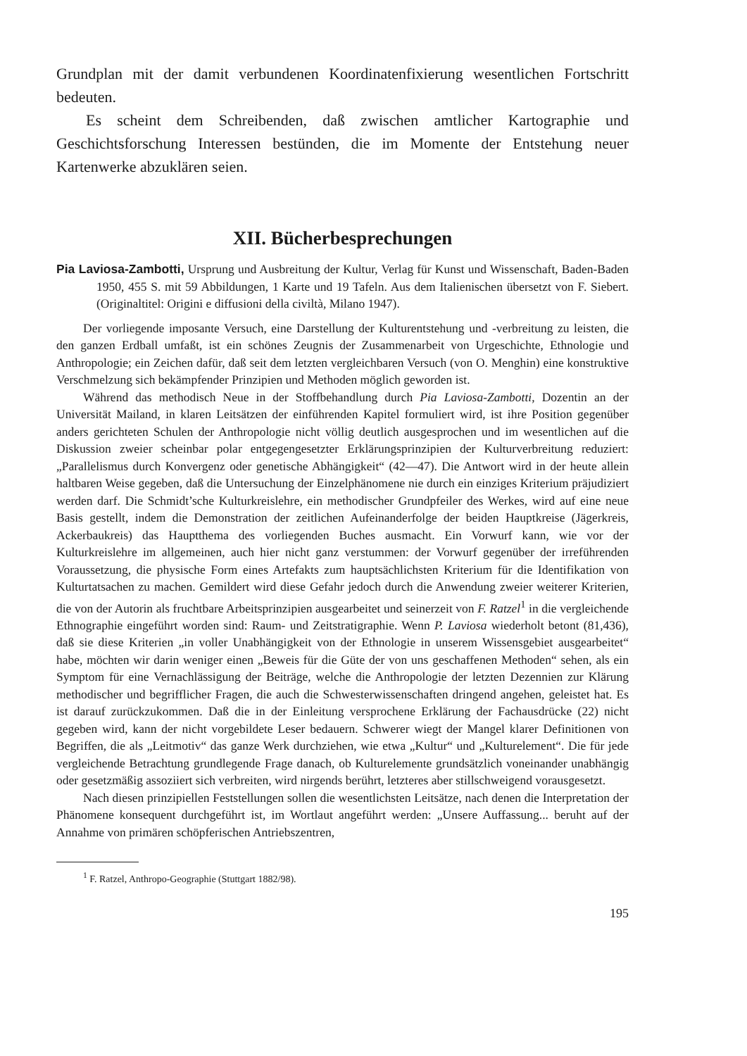Grundplan mit der damit verbundenen Koordinatenfixierung wesentlichen Fortschritt bedeuten.
Es scheint dem Schreibenden, daß zwischen amtlicher Kartographie und Geschichtsforschung Interessen bestünden, die im Momente der Entstehung neuer Kartenwerke abzuklären seien.
XII. Bücherbesprechungen
Pia Laviosa-Zambotti, Ursprung und Ausbreitung der Kultur, Verlag für Kunst und Wissenschaft, Baden-Baden 1950, 455 S. mit 59 Abbildungen, 1 Karte und 19 Tafeln. Aus dem Italienischen übersetzt von F. Siebert. (Originaltitel: Origini e diffusioni della civiltà, Milano 1947).
Der vorliegende imposante Versuch, eine Darstellung der Kulturentstehung und -verbreitung zu leisten, die den ganzen Erdball umfaßt, ist ein schönes Zeugnis der Zusammenarbeit von Urgeschichte, Ethnologie und Anthropologie; ein Zeichen dafür, daß seit dem letzten vergleichbaren Versuch (von O. Menghin) eine konstruktive Verschmelzung sich bekämpfender Prinzipien und Methoden möglich geworden ist.
Während das methodisch Neue in der Stoffbehandlung durch Pia Laviosa-Zambotti, Dozentin an der Universität Mailand, in klaren Leitsätzen der einführenden Kapitel formuliert wird, ist ihre Position gegenüber anders gerichteten Schulen der Anthropologie nicht völlig deutlich ausgesprochen und im wesentlichen auf die Diskussion zweier scheinbar polar entgegengesetzter Erklärungsprinzipien der Kulturverbreitung reduziert: „Parallelismus durch Konvergenz oder genetische Abhängigkeit“ (42—47). Die Antwort wird in der heute allein haltbaren Weise gegeben, daß die Untersuchung der Einzelphänomene nie durch ein einziges Kriterium präjudiziert werden darf. Die Schmidt’sche Kulturkreislehre, ein methodischer Grundpfeiler des Werkes, wird auf eine neue Basis gestellt, indem die Demonstration der zeitlichen Aufeinanderfolge der beiden Hauptkreise (Jägerkreis, Ackerbaukreis) das Hauptthema des vorliegenden Buches ausmacht. Ein Vorwurf kann, wie vor der Kulturkreislehre im allgemeinen, auch hier nicht ganz verstummen: der Vorwurf gegenüber der irreführenden Voraussetzung, die physische Form eines Artefakts zum hauptsächlichsten Kriterium für die Identifikation von Kulturtatsachen zu machen. Gemildert wird diese Gefahr jedoch durch die Anwendung zweier weiterer Kriterien, die von der Autorin als fruchtbare Arbeitsprinzipien ausgearbeitet und seinerzeit von F. Ratzel<sup>1</sup> in die vergleichende Ethnographie eingeführt worden sind: Raum- und Zeitstratigraphie. Wenn P. Laviosa wiederholt betont (81,436), daß sie diese Kriterien „in voller Unabhängigkeit von der Ethnologie in unserem Wissensgebiet ausgearbeitet“ habe, möchten wir darin weniger einen „Beweis für die Güte der von uns geschaffenen Methoden“ sehen, als ein Symptom für eine Vernachlässigung der Beiträge, welche die Anthropologie der letzten Dezennien zur Klärung methodischer und begrifflicher Fragen, die auch die Schwesterwissenschaften dringend angehen, geleistet hat. Es ist darauf zurückzukommen. Daß die in der Einleitung versprochene Erklärung der Fachausdrücke (22) nicht gegeben wird, kann der nicht vorgebildete Leser bedauern. Schwerer wiegt der Mangel klarer Definitionen von Begriffen, die als „Leitmotiv“ das ganze Werk durchziehen, wie etwa „Kultur“ und „Kulturelement“. Die für jede vergleichende Betrachtung grundlegende Frage danach, ob Kulturelemente grundsätzlich voneinander unabhängig oder gesetzmäßig assoziiert sich verbreiten, wird nirgends berührt, letzteres aber stillschweigend vorausgesetzt.
Nach diesen prinzipiellen Feststellungen sollen die wesentlichsten Leitsätze, nach denen die Interpretation der Phänomene konsequent durchgeführt ist, im Wortlaut angeführt werden: „Unsere Auffassung... beruht auf der Annahme von primären schöpferischen Antriebszentren,
<sup>1</sup> F. Ratzel, Anthropo-Geographie (Stuttgart 1882/98).
195